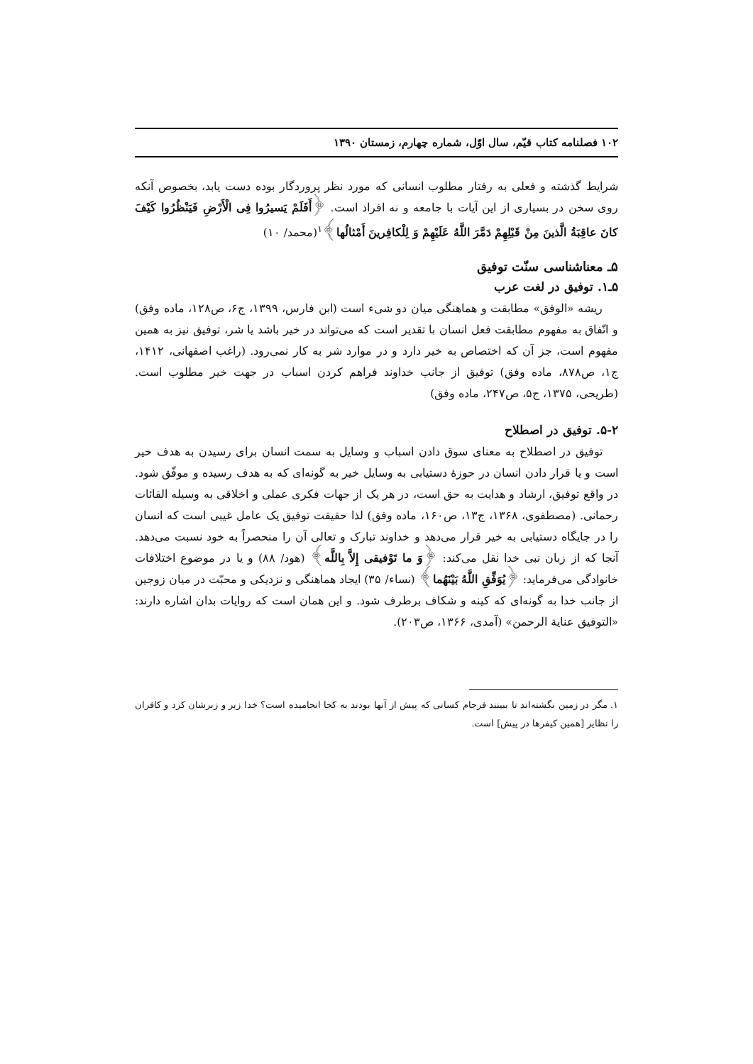۱۰۲ فصلنامه کتاب قیّم، سال اوّل، شماره چهارم، زمستان ۱۳۹۰
شرایط گذشته و فعلی به رفتار مطلوب انسانی که مورد نظر پروردگار بوده دست یابد، بخصوص آنکه روی سخن در بسیاری از این آیات با جامعه و نه افراد است. ﴿أَفَلَمْ یَسیرُوا فِی الْأَرْضِ فَیَنْظُرُوا کَیْفَ کانَ عاقِبَةُ الَّذینَ مِنْ قَبْلِهِمْ دَمَّرَ اللَّهُ عَلَیْهِمْ وَ لِلْکافِرینَ أَمْثالُها﴾<sup>۱</sup>(محمد/ ۱۰)
۵ـ معناشناسی سنّت توفیق
۵ـ۱. توفیق در لغت عرب
ریشه «الوفق» مطابقت و هماهنگی میان دو شیء است (ابن فارس، ۱۳۹۹، ج۶، ص۱۲۸، ماده وفق) و اتّفاق به مفهوم مطابقت فعل انسان با تقدیر است که می‌تواند در خیر باشد یا شر، توفیق نیز به همین مفهوم است، جز آن که اختصاص به خیر دارد و در موارد شر به کار نمی‌رود. (راغب اصفهانی، ۱۴۱۲، ج۱، ص۸۷۸، ماده وفق) توفیق از جانب خداوند فراهم کردن اسباب در جهت خیر مطلوب است. (طریحی، ۱۳۷۵، ج۵، ص۲۴۷، ماده وفق)
۵-۲. توفیق در اصطلاح
توفیق در اصطلاح به معنای سوق دادن اسباب و وسایل به سمت انسان برای رسیدن به هدف خیر است و یا قرار دادن انسان در حوزهٔ دستیابی به وسایل خیر به گونه‌ای که به هدف رسیده و موفّق شود. در واقع توفیق، ارشاد و هدایت به حق است، در هر یک از جهات فکری عملی و اخلاقی به وسیله القائات رحمانی. (مصطفوی، ۱۳۶۸، ج۱۳، ص۱۶۰، ماده وفق) لذا حقیقت توفیق یک عامل غیبی است که انسان را در جایگاه دستیابی به خیر قرار می‌دهد و خداوند تبارک و تعالی آن را منحصراً به خود نسبت می‌دهد. آنجا که از زبان نبی خدا نقل می‌کند: ﴿وَ ما تَوْفیقی إِلاَّ بِاللَّه﴾ (هود/ ۸۸) و یا در موضوع اختلافات خانوادگی می‌فرماید: ﴿یُوَفِّقِ اللَّهُ بَیْنَهُما﴾ (نساء/ ۳۵) ایجاد هماهنگی و نزدیکی و محبّت در میان زوجین از جانب خدا به گونه‌ای که کینه و شکاف برطرف شود. و این همان است که روایات بدان اشاره دارند: «التوفیق عنایة الرحمن» (آمدی، ۱۳۶۶، ص۲۰۳).
۱. مگر در زمین نگشته‌اند تا ببینند فرجام کسانی که پیش از آنها بودند به کجا انجامیده است؟ خدا زیر و زبرشان کرد و کافران را نظایر [همین کیفرها در پیش] است.